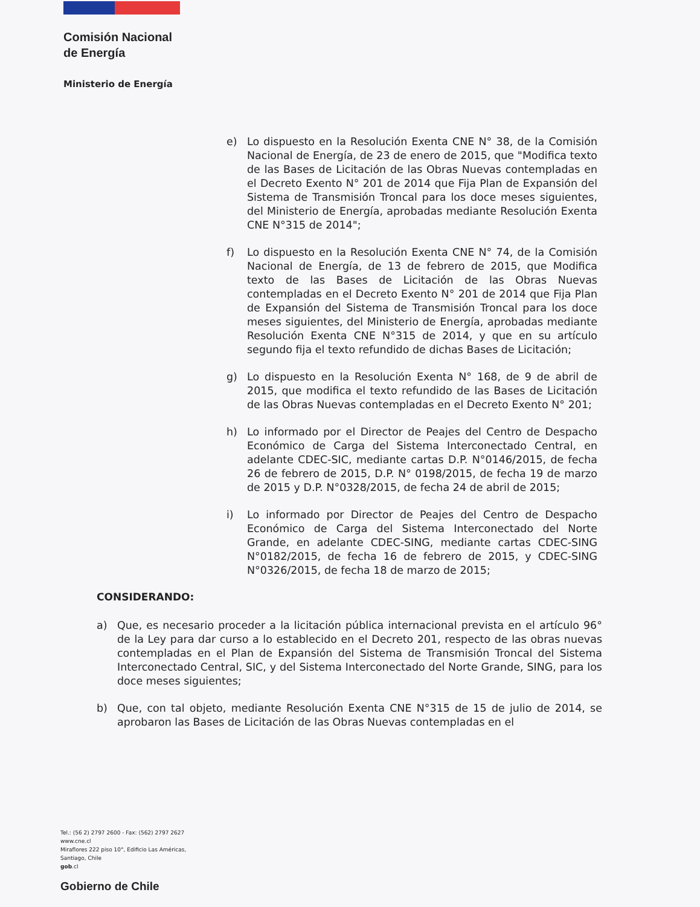Comisión Nacional
de Energía
Ministerio de Energía
e) Lo dispuesto en la Resolución Exenta CNE N° 38, de la Comisión Nacional de Energía, de 23 de enero de 2015, que "Modifica texto de las Bases de Licitación de las Obras Nuevas contempladas en el Decreto Exento N° 201 de 2014 que Fija Plan de Expansión del Sistema de Transmisión Troncal para los doce meses siguientes, del Ministerio de Energía, aprobadas mediante Resolución Exenta CNE N°315 de 2014";
f) Lo dispuesto en la Resolución Exenta CNE N° 74, de la Comisión Nacional de Energía, de 13 de febrero de 2015, que Modifica texto de las Bases de Licitación de las Obras Nuevas contempladas en el Decreto Exento N° 201 de 2014 que Fija Plan de Expansión del Sistema de Transmisión Troncal para los doce meses siguientes, del Ministerio de Energía, aprobadas mediante Resolución Exenta CNE N°315 de 2014, y que en su artículo segundo fija el texto refundido de dichas Bases de Licitación;
g) Lo dispuesto en la Resolución Exenta N° 168, de 9 de abril de 2015, que modifica el texto refundido de las Bases de Licitación de las Obras Nuevas contempladas en el Decreto Exento N° 201;
h) Lo informado por el Director de Peajes del Centro de Despacho Económico de Carga del Sistema Interconectado Central, en adelante CDEC-SIC, mediante cartas D.P. N°0146/2015, de fecha 26 de febrero de 2015, D.P. N° 0198/2015, de fecha 19 de marzo de 2015 y D.P. N°0328/2015, de fecha 24 de abril de 2015;
i) Lo informado por Director de Peajes del Centro de Despacho Económico de Carga del Sistema Interconectado del Norte Grande, en adelante CDEC-SING, mediante cartas CDEC-SING N°0182/2015, de fecha 16 de febrero de 2015, y CDEC-SING N°0326/2015, de fecha 18 de marzo de 2015;
CONSIDERANDO:
a) Que, es necesario proceder a la licitación pública internacional prevista en el artículo 96° de la Ley para dar curso a lo establecido en el Decreto 201, respecto de las obras nuevas contempladas en el Plan de Expansión del Sistema de Transmisión Troncal del Sistema Interconectado Central, SIC, y del Sistema Interconectado del Norte Grande, SING, para los doce meses siguientes;
b) Que, con tal objeto, mediante Resolución Exenta CNE N°315 de 15 de julio de 2014, se aprobaron las Bases de Licitación de las Obras Nuevas contempladas en el
Tel.: (56 2) 2797 2600 - Fax: (562) 2797 2627
www.cne.cl
Miraflores 222 piso 10°, Edificio Las Américas,
Santiago, Chile
gob.cl
Gobierno de Chile